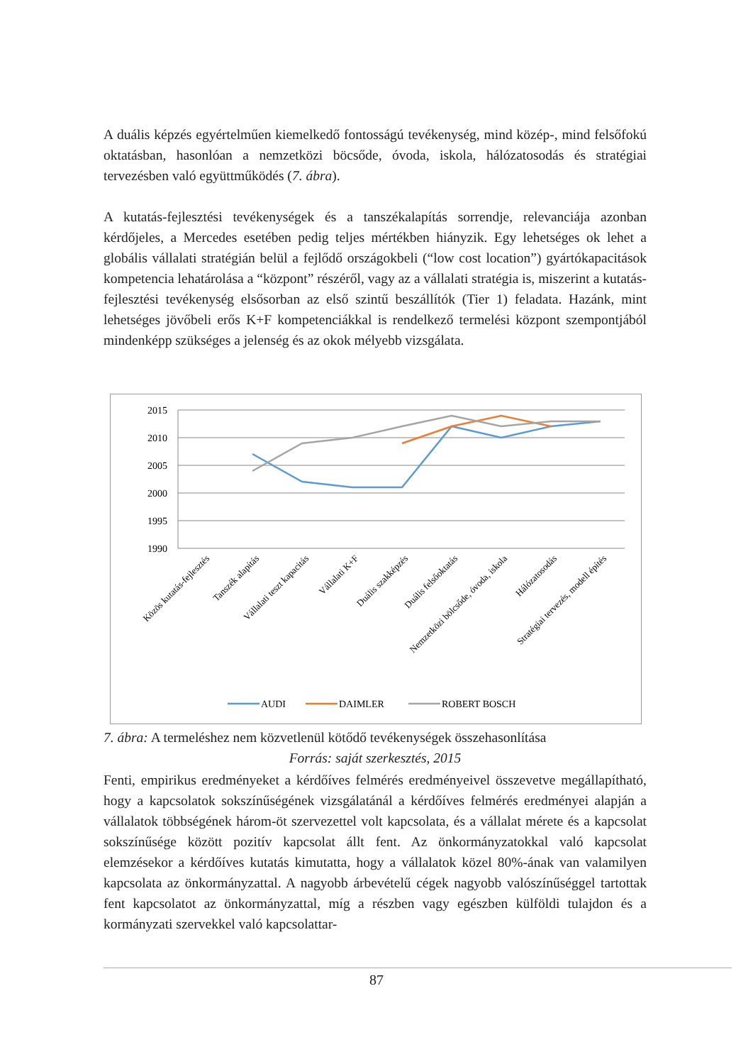A duális képzés egyértelműen kiemelkedő fontosságú tevékenység, mind közép-, mind felsőfokú oktatásban, hasonlóan a nemzetközi böcsőde, óvoda, iskola, hálózatosodás és stratégiai tervezésben való együttműködés (7. ábra).
A kutatás-fejlesztési tevékenységek és a tanszékalapítás sorrendje, relevanciája azonban kérdőjeles, a Mercedes esetében pedig teljes mértékben hiányzik. Egy lehetséges ok lehet a globális vállalati stratégián belül a fejlődő országokbeli (“low cost location”) gyártókapacitások kompetencia lehatárolása a “központ” részéről, vagy az a vállalati stratégia is, miszerint a kutatás-fejlesztési tevékenység elsősorban az első szintű beszállítók (Tier 1) feladata. Hazánk, mint lehetséges jövőbeli erős K+F kompetenciákkal is rendelkező termelési központ szempontjából mindenképp szükséges a jelenség és az okok mélyebb vizsgálata.
2015
2010
2005
2000
1995
1990
Közös kutatás-fejlesztés
Tanszék alapítás
Vállalati teszt kapacitás
Vállalati K+F
Duális szakképzés
Duális felsőoktatás
Nemzetközi bölcsőde, óvoda, iskola
Hálózatosodás
Stratégiai tervezés, modell építés
AUDI
DAIMLER
ROBERT BOSCH
7. ábra: A termeléshez nem közvetlenül kötődő tevékenységek összehasonlítása
Forrás: saját szerkesztés, 2015
Fenti, empirikus eredményeket a kérdőíves felmérés eredményeivel összevetve megállapítható, hogy a kapcsolatok sokszínűségének vizsgálatánál a kérdőíves felmérés eredményei alapján a vállalatok többségének három-öt szervezettel volt kapcsolata, és a vállalat mérete és a kapcsolat sokszínűsége között pozitív kapcsolat állt fent. Az önkormányzatokkal való kapcsolat elemzésekor a kérdőíves kutatás kimutatta, hogy a vállalatok közel 80%-ának van valamilyen kapcsolata az önkormányzattal. A nagyobb árbevételű cégek nagyobb valószínűséggel tartottak fent kapcsolatot az önkormányzattal, míg a részben vagy egészben külföldi tulajdon és a kormányzati szervekkel való kapcsolattar-
87